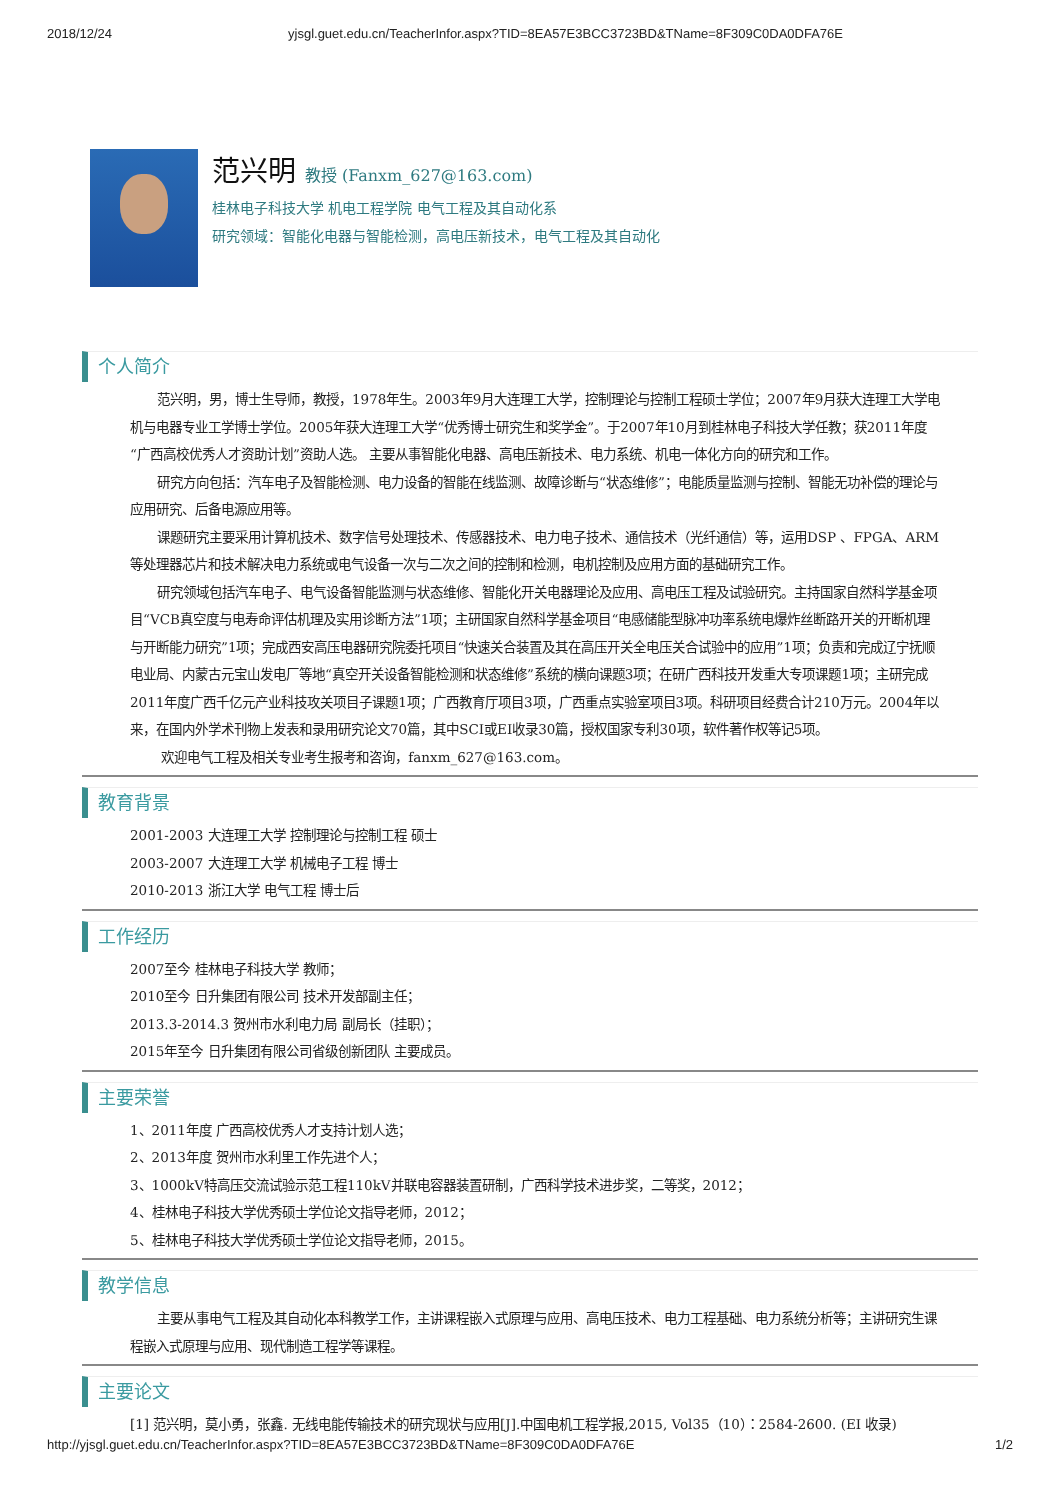2018/12/24 yjsgl.guet.edu.cn/TeacherInfor.aspx?TID=8EA57E3BCC3723BD&TName=8F309C0DA0DFA76E
范兴明 教授 (Fanxm_627@163.com)
桂林电子科技大学 机电工程学院 电气工程及其自动化系
研究领域：智能化电器与智能检测，高电压新技术，电气工程及其自动化
个人简介
范兴明，男，博士生导师，教授，1978年生。2003年9月大连理工大学，控制理论与控制工程硕士学位；2007年9月获大连理工大学电机与电器专业工学博士学位。2005年获大连理工大学“优秀博士研究生和奖学金”。于2007年10月到桂林电子科技大学任教；获2011年度“广西高校优秀人才资助计划”资助人选。 主要从事智能化电器、高电压新技术、电力系统、机电一体化方向的研究和工作。
研究方向包括：汽车电子及智能检测、电力设备的智能在线监测、故障诊断与“状态维修”；电能质量监测与控制、智能无功补偿的理论与应用研究、后备电源应用等。
课题研究主要采用计算机技术、数字信号处理技术、传感器技术、电力电子技术、通信技术（光纤通信）等，运用DSP 、FPGA、ARM等处理器芯片和技术解决电力系统或电气设备一次与二次之间的控制和检测，电机控制及应用方面的基础研究工作。
研究领域包括汽车电子、电气设备智能监测与状态维修、智能化开关电器理论及应用、高电压工程及试验研究。主持国家自然科学基金项目“VCB真空度与电寿命评估机理及实用诊断方法”1项；主研国家自然科学基金项目“电感储能型脉冲功率系统电爆炸丝断路开关的开断机理与开断能力研究”1项；完成西安高压电器研究院委托项目“快速关合装置及其在高压开关全电压关合试验中的应用”1项；负责和完成辽宁抚顺电业局、内蒙古元宝山发电厂等地“真空开关设备智能检测和状态维修”系统的横向课题3项；在研广西科技开发重大专项课题1项；主研完成2011年度广西千亿元产业科技攻关项目子课题1项；广西教育厅项目3项，广西重点实验室项目3项。科研项目经费合计210万元。2004年以来，在国内外学术刊物上发表和录用研究论文70篇，其中SCI或EI收录30篇，授权国家专利30项，软件著作权等记5项。
欢迎电气工程及相关专业考生报考和咨询，fanxm_627@163.com。
教育背景
2001-2003 大连理工大学 控制理论与控制工程 硕士
2003-2007 大连理工大学 机械电子工程 博士
2010-2013 浙江大学 电气工程 博士后
工作经历
2007至今 桂林电子科技大学 教师；
2010至今 日升集团有限公司 技术开发部副主任；
2013.3-2014.3 贺州市水利电力局 副局长（挂职）；
2015年至今 日升集团有限公司省级创新团队 主要成员。
主要荣誉
1、2011年度 广西高校优秀人才支持计划人选；
2、2013年度 贺州市水利里工作先进个人；
3、1000kV特高压交流试验示范工程110kV并联电容器装置研制，广西科学技术进步奖，二等奖，2012；
4、桂林电子科技大学优秀硕士学位论文指导老师，2012；
5、桂林电子科技大学优秀硕士学位论文指导老师，2015。
教学信息
主要从事电气工程及其自动化本科教学工作，主讲课程嵌入式原理与应用、高电压技术、电力工程基础、电力系统分析等；主讲研究生课程嵌入式原理与应用、现代制造工程学等课程。
主要论文
[1] 范兴明，莫小勇，张鑫. 无线电能传输技术的研究现状与应用[J].中国电机工程学报,2015, Vol35（10）：2584-2600. (EI 收录)
http://yjsgl.guet.edu.cn/TeacherInfor.aspx?TID=8EA57E3BCC3723BD&TName=8F309C0DA0DFA76E 1/2